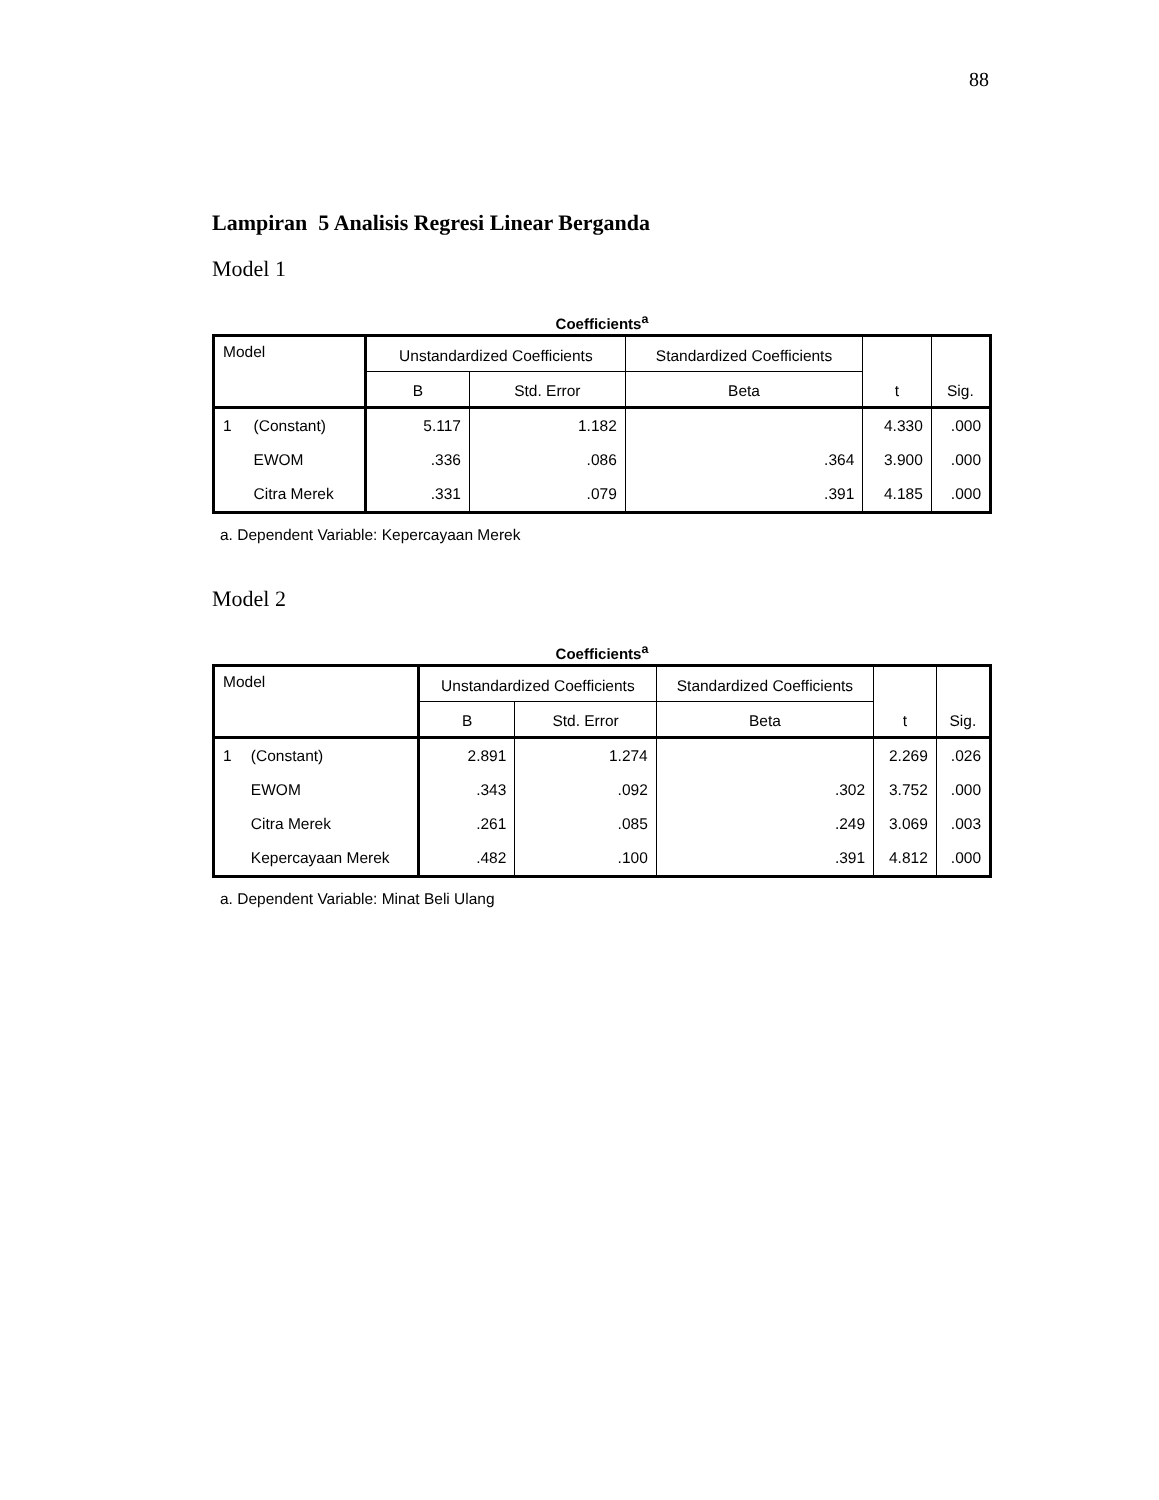88
Lampiran 5 Analisis Regresi Linear Berganda
Model 1
Coefficients<sup>a</sup>
| Model | | Unstandardized Coefficients | | Standardized Coefficients | t | Sig. |
| --- | --- | --- | --- | --- | --- | --- |
| | | B | Std. Error | Beta | | |
| 1 | (Constant) | 5.117 | 1.182 | | 4.330 | .000 |
| | EWOM | .336 | .086 | .364 | 3.900 | .000 |
| | Citra Merek | .331 | .079 | .391 | 4.185 | .000 |
a. Dependent Variable: Kepercayaan Merek
Model 2
Coefficients<sup>a</sup>
| Model | | Unstandardized Coefficients | | Standardized Coefficients | t | Sig. |
| --- | --- | --- | --- | --- | --- | --- |
| | | B | Std. Error | Beta | | |
| 1 | (Constant) | 2.891 | 1.274 | | 2.269 | .026 |
| | EWOM | .343 | .092 | .302 | 3.752 | .000 |
| | Citra Merek | .261 | .085 | .249 | 3.069 | .003 |
| | Kepercayaan Merek | .482 | .100 | .391 | 4.812 | .000 |
a. Dependent Variable: Minat Beli Ulang